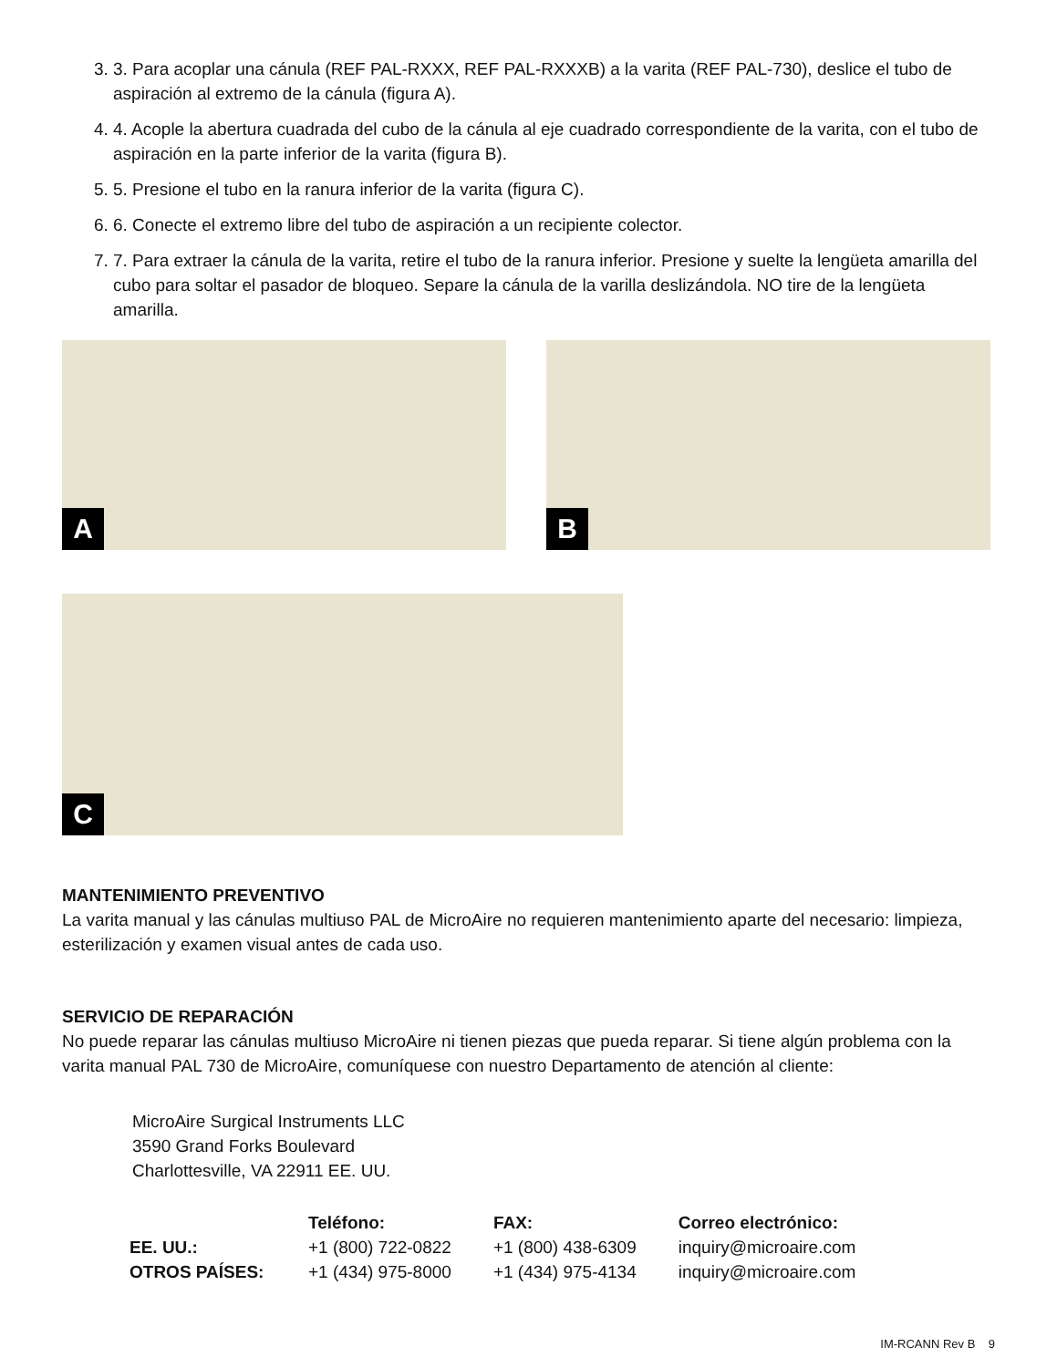3. 3. Para acoplar una cánula (REF PAL-RXXX, REF PAL-RXXXB) a la varita (REF PAL-730), deslice el tubo de aspiración al extremo de la cánula (figura A).
4. 4. Acople la abertura cuadrada del cubo de la cánula al eje cuadrado correspondiente de la varita, con el tubo de aspiración en la parte inferior de la varita (figura B).
5. 5. Presione el tubo en la ranura inferior de la varita (figura C).
6. 6. Conecte el extremo libre del tubo de aspiración a un recipiente colector.
7. 7. Para extraer la cánula de la varita, retire el tubo de la ranura inferior. Presione y suelte la lengüeta amarilla del cubo para soltar el pasador de bloqueo. Separe la cánula de la varilla deslizándola. NO tire de la lengüeta amarilla.
A
B
C
MANTENIMIENTO PREVENTIVO
La varita manual y las cánulas multiuso PAL de MicroAire no requieren mantenimiento aparte del necesario: limpieza, esterilización y examen visual antes de cada uso.
SERVICIO DE REPARACIÓN
No puede reparar las cánulas multiuso MicroAire ni tienen piezas que pueda reparar. Si tiene algún problema con la varita manual PAL 730 de MicroAire, comuníquese con nuestro Departamento de atención al cliente:
MicroAire Surgical Instruments LLC
3590 Grand Forks Boulevard
Charlottesville, VA 22911 EE. UU.
| | Teléfono: | FAX: | Correo electrónico: |
| --- | --- | --- | --- |
| EE. UU.: | +1 (800) 722-0822 | +1 (800) 438-6309 | inquiry@microaire.com |
| OTROS PAÍSES: | +1 (434) 975-8000 | +1 (434) 975-4134 | inquiry@microaire.com |
IM-RCANN Rev B 9